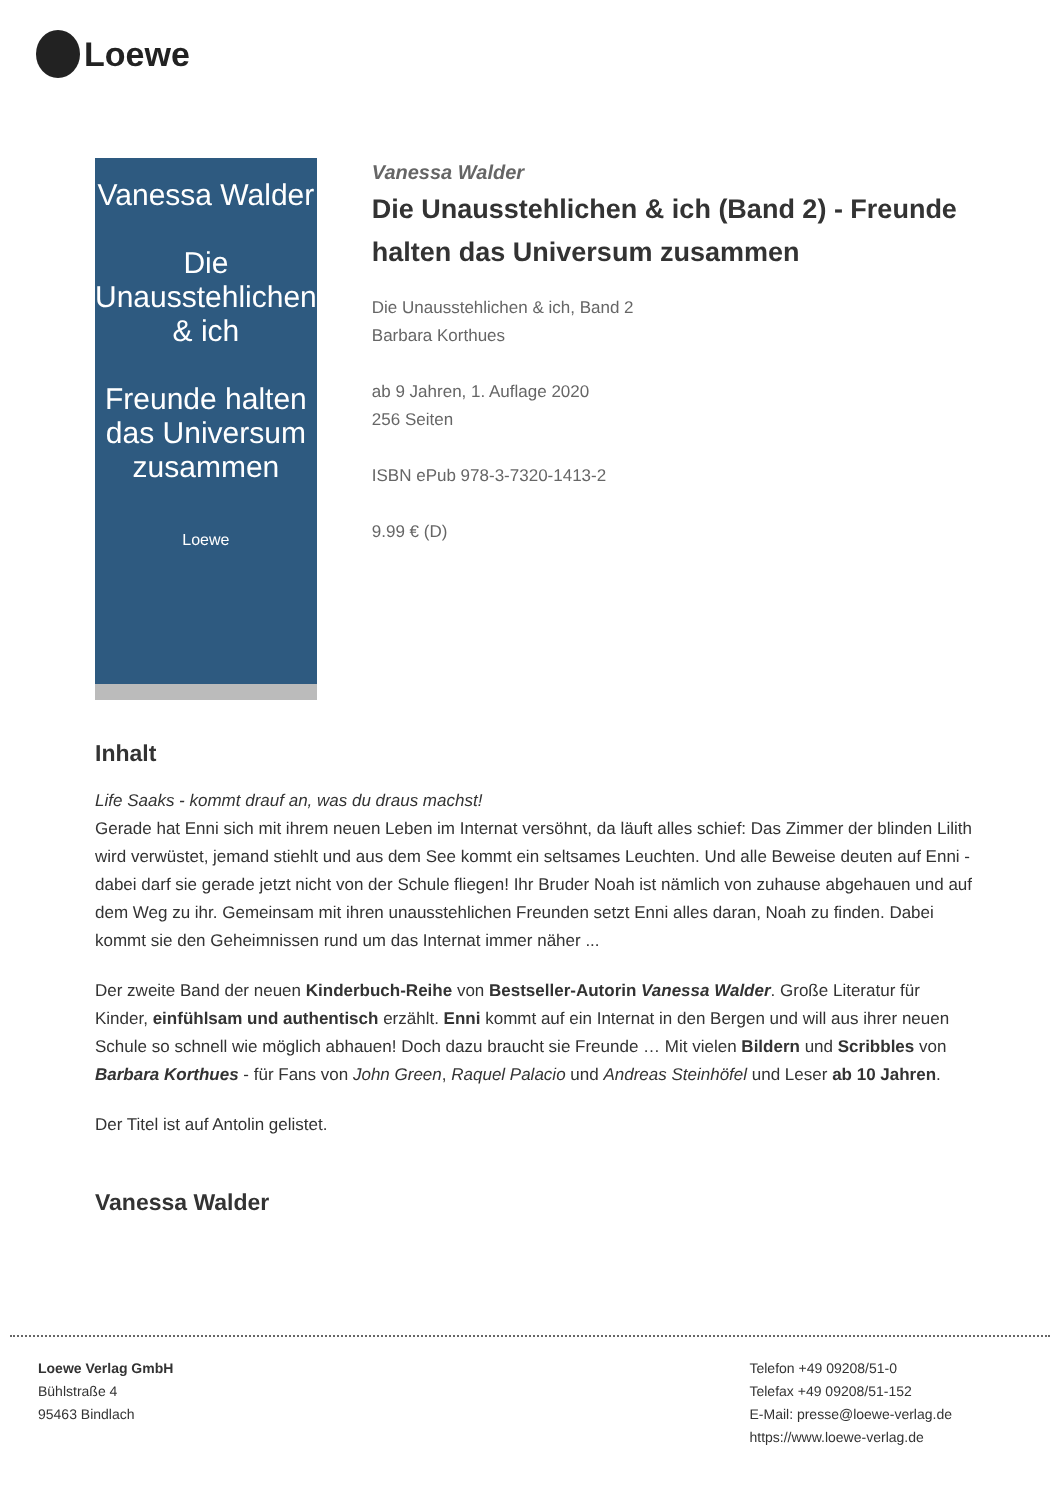Loewe
Vanessa Walder
Die Unausstehlichen & ich
Freunde halten das Universum zusammen
Loewe
Vanessa Walder
Die Unausstehlichen & ich (Band 2) - Freunde halten das Universum zusammen
Die Unausstehlichen & ich, Band 2
Barbara Korthues
ab 9 Jahren, 1. Auflage 2020
256 Seiten
ISBN ePub 978-3-7320-1413-2
9.99 € (D)
Inhalt
Life Saaks - kommt drauf an, was du draus machst!
Gerade hat Enni sich mit ihrem neuen Leben im Internat versöhnt, da läuft alles schief: Das Zimmer der blinden Lilith wird verwüstet, jemand stiehlt und aus dem See kommt ein seltsames Leuchten. Und alle Beweise deuten auf Enni - dabei darf sie gerade jetzt nicht von der Schule fliegen! Ihr Bruder Noah ist nämlich von zuhause abgehauen und auf dem Weg zu ihr. Gemeinsam mit ihren unausstehlichen Freunden setzt Enni alles daran, Noah zu finden. Dabei kommt sie den Geheimnissen rund um das Internat immer näher ...
Der zweite Band der neuen Kinderbuch-Reihe von Bestseller-Autorin Vanessa Walder. Große Literatur für Kinder, einfühlsam und authentisch erzählt. Enni kommt auf ein Internat in den Bergen und will aus ihrer neuen Schule so schnell wie möglich abhauen! Doch dazu braucht sie Freunde … Mit vielen Bildern und Scribbles von Barbara Korthues - für Fans von John Green, Raquel Palacio und Andreas Steinhöfel und Leser ab 10 Jahren.
Der Titel ist auf Antolin gelistet.
Vanessa Walder
Loewe Verlag GmbH
Bühlstraße 4
95463 Bindlach
Telefon +49 09208/51-0
Telefax +49 09208/51-152
E-Mail: presse@loewe-verlag.de
https://www.loewe-verlag.de